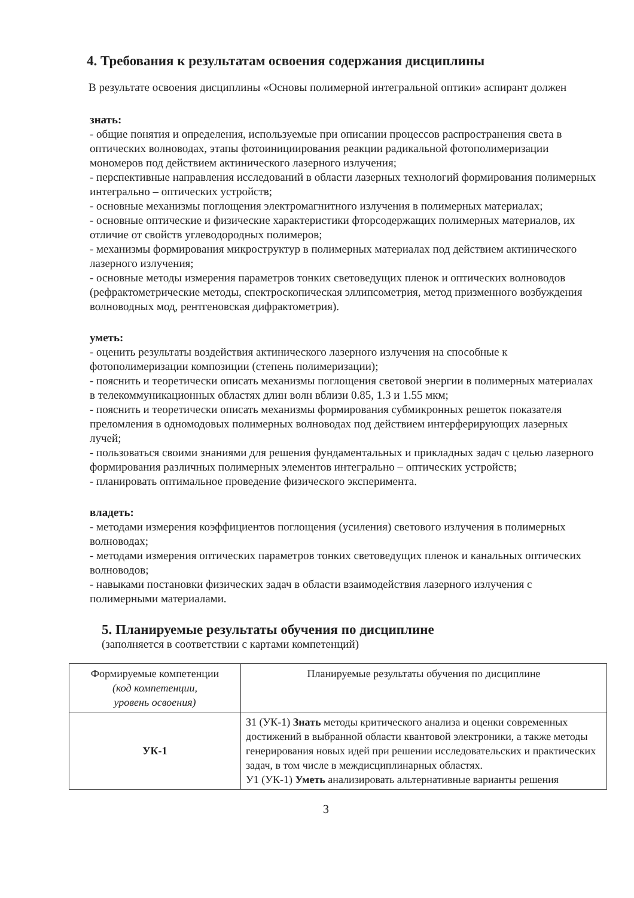4. Требования к результатам освоения содержания дисциплины
В результате освоения дисциплины «Основы полимерной интегральной оптики» аспирант должен
знать:
- общие понятия и определения, используемые при описании процессов распространения света в оптических волноводах, этапы фотоинициирования реакции радикальной фотополимеризации мономеров под действием актинического лазерного излучения;
- перспективные направления исследований в области лазерных технологий формирования полимерных интегрально – оптических устройств;
- основные механизмы поглощения электромагнитного излучения в полимерных материалах;
- основные оптические и физические характеристики фторсодержащих полимерных материалов, их отличие от свойств углеводородных полимеров;
- механизмы формирования микроструктур в полимерных материалах под действием актинического лазерного излучения;
- основные методы измерения параметров тонких световедущих пленок и оптических волноводов (рефрактометрические методы, спектроскопическая эллипсометрия, метод призменного возбуждения волноводных мод, рентгеновская дифрактометрия).
уметь:
- оценить результаты воздействия актинического лазерного излучения на способные к фотополимеризации композиции (степень полимеризации);
- пояснить и теоретически описать механизмы поглощения световой энергии в полимерных материалах в телекоммуникационных областях длин волн вблизи 0.85, 1.3 и 1.55 мкм;
- пояснить и теоретически описать механизмы формирования субмикронных решеток показателя преломления в одномодовых полимерных волноводах под действием интерферирующих лазерных лучей;
- пользоваться своими знаниями для решения фундаментальных и прикладных задач с целью лазерного формирования различных полимерных элементов интегрально – оптических устройств;
- планировать оптимальное проведение физического эксперимента.
владеть:
- методами измерения коэффициентов поглощения (усиления) светового излучения в полимерных волноводах;
- методами измерения оптических параметров тонких световедущих пленок и канальных оптических волноводов;
- навыками постановки физических задач в области взаимодействия лазерного излучения с полимерными материалами.
5. Планируемые результаты обучения по дисциплине
(заполняется в соответствии с картами компетенций)
| Формируемые компетенции (код компетенции, уровень освоения) | Планируемые результаты обучения по дисциплине |
| --- | --- |
| УК-1 | З1 (УК-1) Знать методы критического анализа и оценки современных достижений в выбранной области квантовой электроники, а также методы генерирования новых идей при решении исследовательских и практических задач, в том числе в междисциплинарных областях. У1 (УК-1) Уметь анализировать альтернативные варианты решения |
3